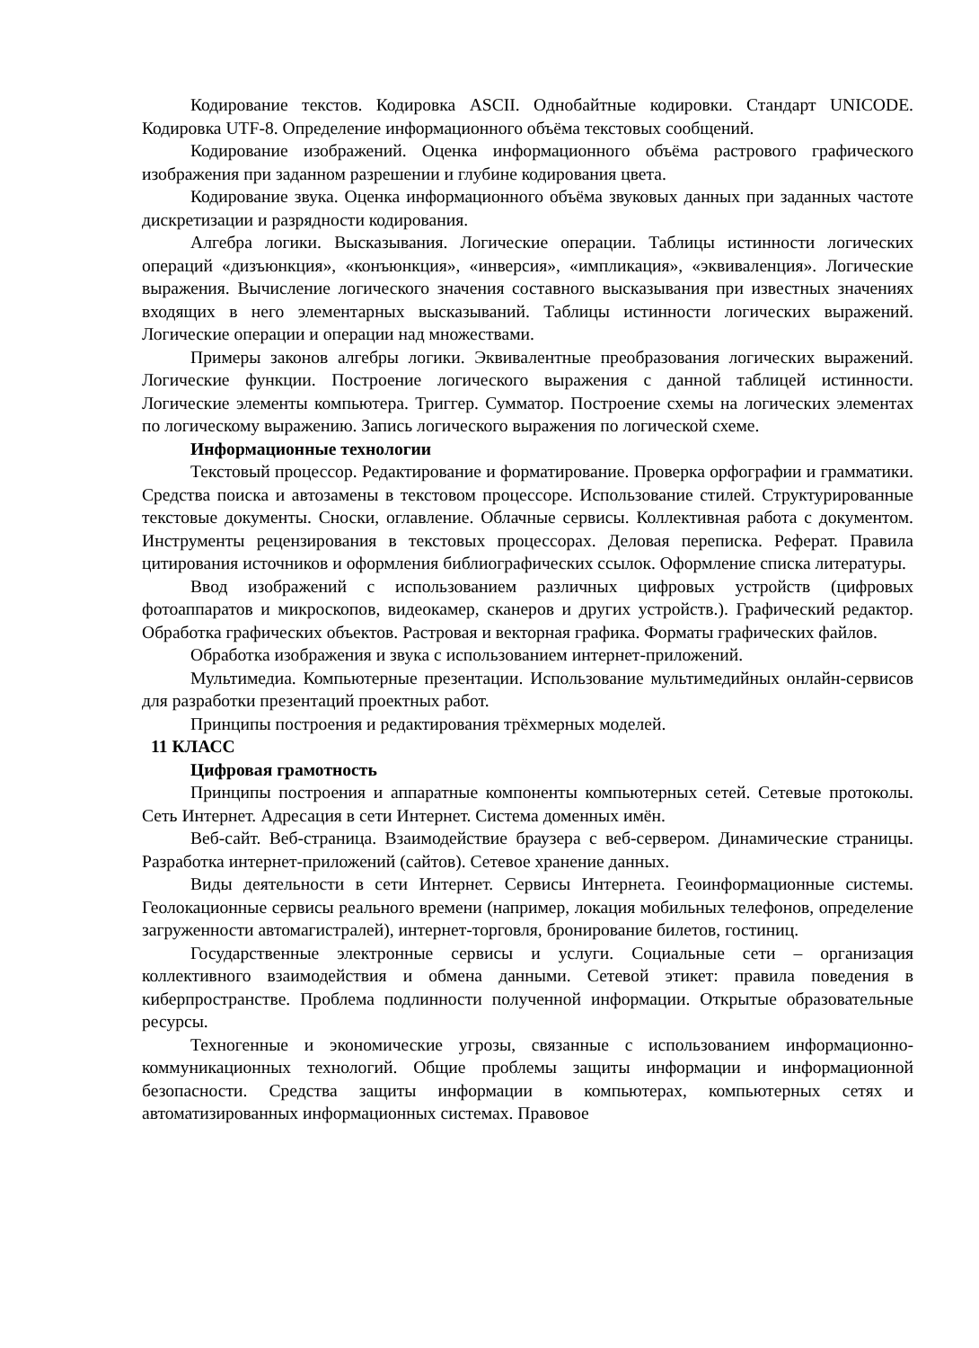Кодирование текстов. Кодировка ASCII. Однобайтные кодировки. Стандарт UNICODE. Кодировка UTF-8. Определение информационного объёма текстовых сообщений.
Кодирование изображений. Оценка информационного объёма растрового графического изображения при заданном разрешении и глубине кодирования цвета.
Кодирование звука. Оценка информационного объёма звуковых данных при заданных частоте дискретизации и разрядности кодирования.
Алгебра логики. Высказывания. Логические операции. Таблицы истинности логических операций «дизъюнкция», «конъюнкция», «инверсия», «импликация», «эквиваленция». Логические выражения. Вычисление логического значения составного высказывания при известных значениях входящих в него элементарных высказываний. Таблицы истинности логических выражений. Логические операции и операции над множествами.
Примеры законов алгебры логики. Эквивалентные преобразования логических выражений. Логические функции. Построение логического выражения с данной таблицей истинности. Логические элементы компьютера. Триггер. Сумматор. Построение схемы на логических элементах по логическому выражению. Запись логического выражения по логической схеме.
Информационные технологии
Текстовый процессор. Редактирование и форматирование. Проверка орфографии и грамматики. Средства поиска и автозамены в текстовом процессоре. Использование стилей. Структурированные текстовые документы. Сноски, оглавление. Облачные сервисы. Коллективная работа с документом. Инструменты рецензирования в текстовых процессорах. Деловая переписка. Реферат. Правила цитирования источников и оформления библиографических ссылок. Оформление списка литературы.
Ввод изображений с использованием различных цифровых устройств (цифровых фотоаппаратов и микроскопов, видеокамер, сканеров и других устройств.). Графический редактор. Обработка графических объектов. Растровая и векторная графика. Форматы графических файлов.
Обработка изображения и звука с использованием интернет-приложений.
Мультимедиа. Компьютерные презентации. Использование мультимедийных онлайн-сервисов для разработки презентаций проектных работ.
Принципы построения и редактирования трёхмерных моделей.
11 КЛАСС
Цифровая грамотность
Принципы построения и аппаратные компоненты компьютерных сетей. Сетевые протоколы. Сеть Интернет. Адресация в сети Интернет. Система доменных имён.
Веб-сайт. Веб-страница. Взаимодействие браузера с веб-сервером. Динамические страницы. Разработка интернет-приложений (сайтов). Сетевое хранение данных.
Виды деятельности в сети Интернет. Сервисы Интернета. Геоинформационные системы. Геолокационные сервисы реального времени (например, локация мобильных телефонов, определение загруженности автомагистралей), интернет-торговля, бронирование билетов, гостиниц.
Государственные электронные сервисы и услуги. Социальные сети – организация коллективного взаимодействия и обмена данными. Сетевой этикет: правила поведения в киберпространстве. Проблема подлинности полученной информации. Открытые образовательные ресурсы.
Техногенные и экономические угрозы, связанные с использованием информационно-коммуникационных технологий. Общие проблемы защиты информации и информационной безопасности. Средства защиты информации в компьютерах, компьютерных сетях и автоматизированных информационных системах. Правовое